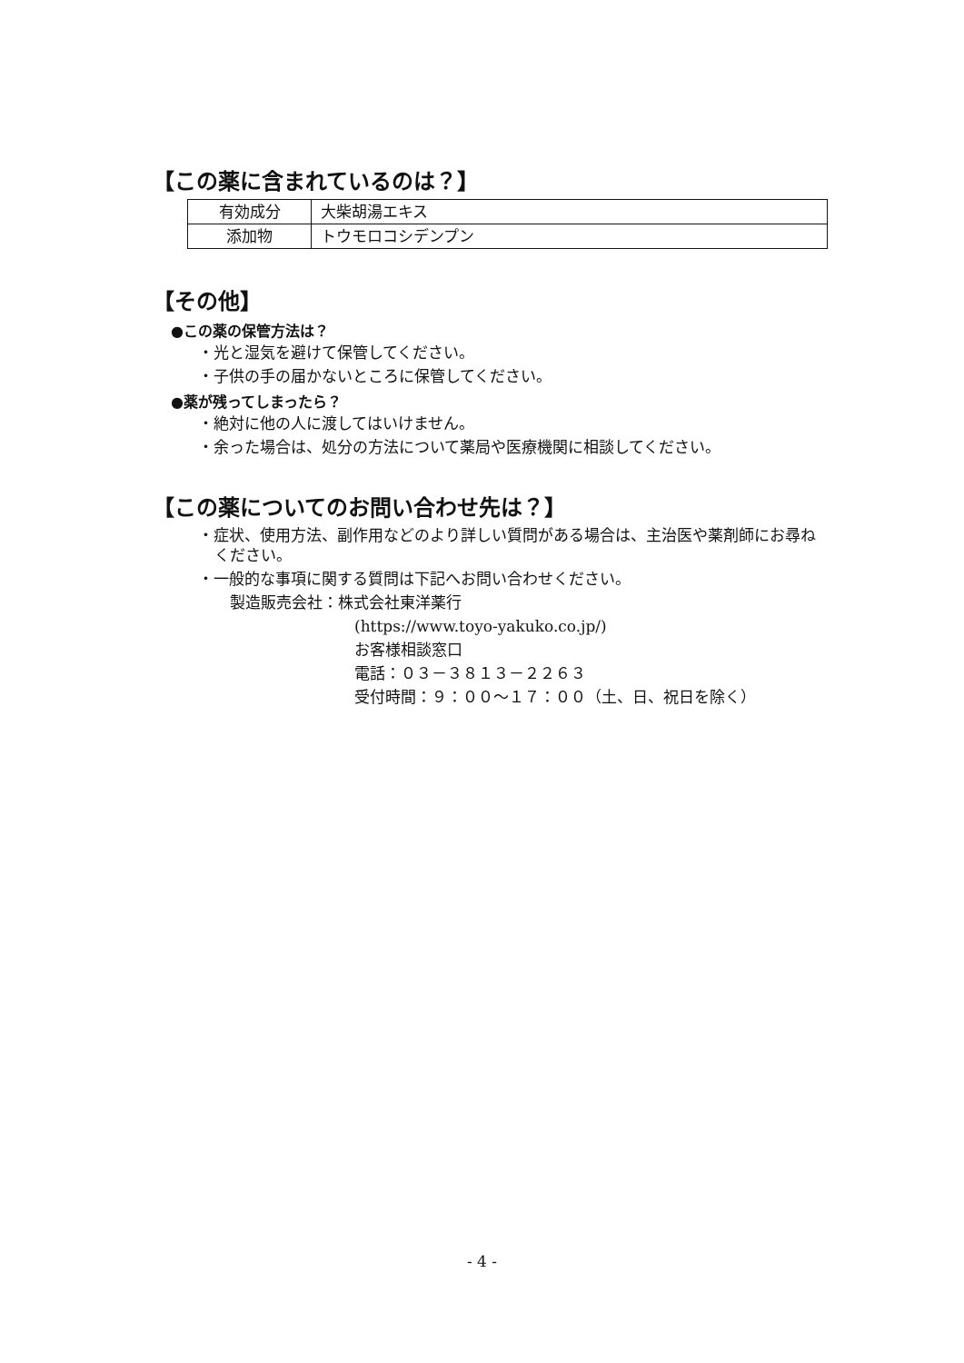【この薬に含まれているのは？】
| 有効成分 | 大柴胡湯エキス |
| 添加物 | トウモロコシデンプン |
【その他】
●この薬の保管方法は？
・光と湿気を避けて保管してください。
・子供の手の届かないところに保管してください。
●薬が残ってしまったら？
・絶対に他の人に渡してはいけません。
・余った場合は、処分の方法について薬局や医療機関に相談してください。
【この薬についてのお問い合わせ先は？】
・症状、使用方法、副作用などのより詳しい質問がある場合は、主治医や薬剤師にお尋ねください。
・一般的な事項に関する質問は下記へお問い合わせください。
製造販売会社：株式会社東洋薬行
(https://www.toyo-yakuko.co.jp/)
お客様相談窓口
電話：０３－３８１３－２２６３
受付時間：９：００～１７：００（土、日、祝日を除く）
- 4 -